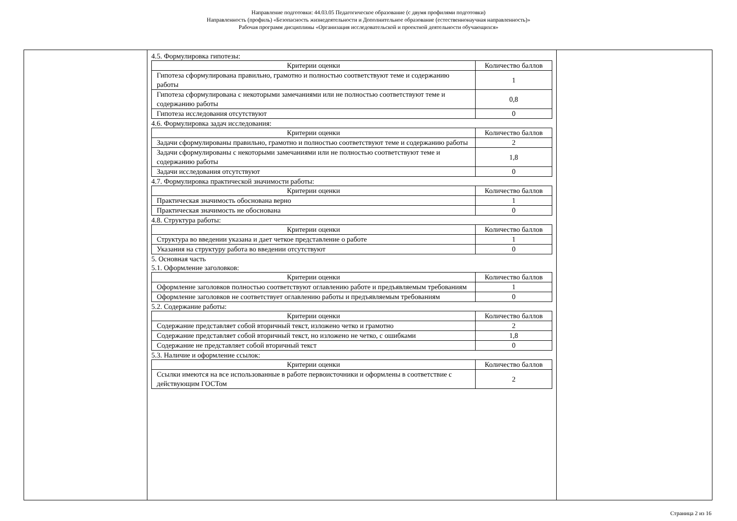Направление подготовки: 44.03.05 Педагогическое образование (с двумя профилями подготовки)
Направленность (профиль) «Безопасность жизнедеятельности и Дополнительное образование (естественнонаучная направленность)»
Рабочая программ дисциплины «Организация исследовательской и проектной деятельности обучающихся»
4.5. Формулировка гипотезы:
| Критерии оценки | Количество баллов |
| --- | --- |
| Гипотеза сформулирована правильно, грамотно и полностью соответствуют теме и содержанию работы | 1 |
| Гипотеза сформулирована с некоторыми замечаниями или не полностью соответствуют теме и содержанию работы | 0,8 |
| Гипотеза исследования отсутствуют | 0 |
4.6. Формулировка задач исследования:
| Критерии оценки | Количество баллов |
| --- | --- |
| Задачи сформулированы правильно, грамотно и полностью соответствуют теме и содержанию работы | 2 |
| Задачи сформулированы с некоторыми замечаниями или не полностью соответствуют теме и содержанию работы | 1,8 |
| Задачи исследования отсутствуют | 0 |
4.7. Формулировка практической значимости работы:
| Критерии оценки | Количество баллов |
| --- | --- |
| Практическая значимость обоснована верно | 1 |
| Практическая значимость не обоснована | 0 |
4.8. Структура работы:
| Критерии оценки | Количество баллов |
| --- | --- |
| Структура во введении указана и дает четкое представление о работе | 1 |
| Указания на структуру работа во введении отсутствуют | 0 |
5. Основная часть
5.1. Оформление заголовков:
| Критерии оценки | Количество баллов |
| --- | --- |
| Оформление заголовков полностью соответствуют оглавлению работе и предъявляемым требованиям | 1 |
| Оформление заголовков не соответствует оглавлению работы и предъявляемым требованиям | 0 |
5.2. Содержание работы:
| Критерии оценки | Количество баллов |
| --- | --- |
| Содержание представляет собой вторичный текст, изложено четко и грамотно | 2 |
| Содержание представляет собой вторичный текст, но изложено не четко, с ошибками | 1,8 |
| Содержание не представляет собой вторичный текст | 0 |
5.3. Наличие и оформление ссылок:
| Критерии оценки | Количество баллов |
| --- | --- |
| Ссылки имеются на все использованные в работе первоисточники и оформлены в соответствие с действующим ГОСТом | 2 |
Страница 2 из 16